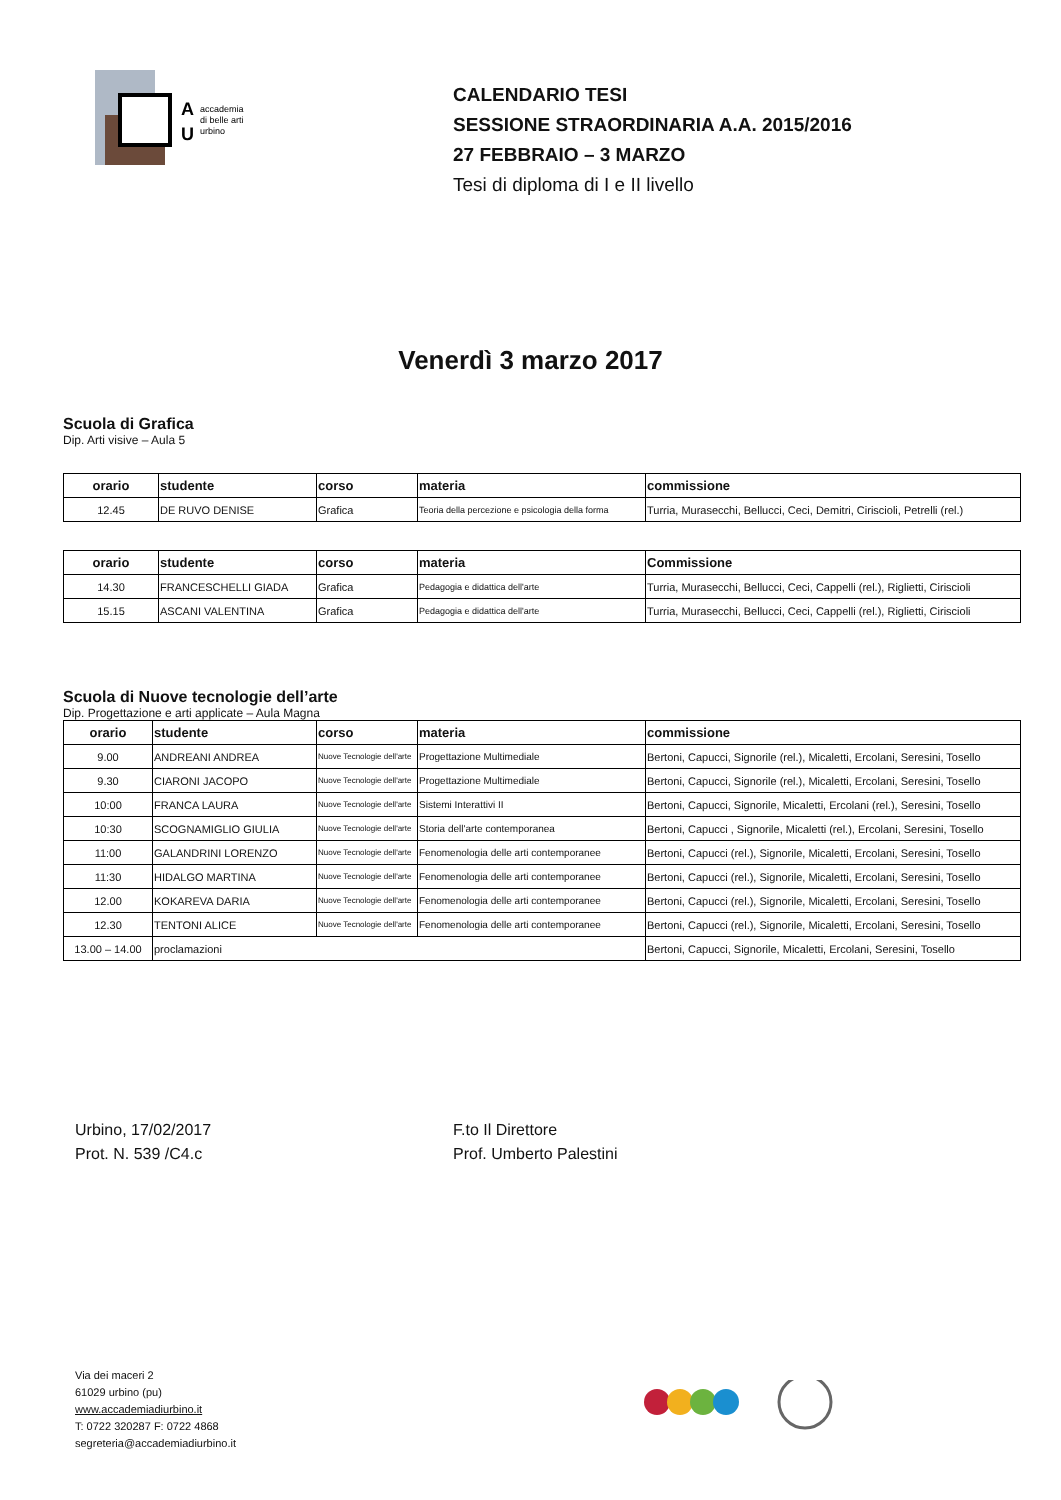A
U
accademia
di belle arti
urbino
CALENDARIO TESI
SESSIONE STRAORDINARIA A.A. 2015/2016
27 FEBBRAIO – 3 MARZO
Tesi di diploma di I e II livello
Venerdì 3 marzo 2017
Scuola di Grafica
Dip. Arti visive – Aula 5
| orario | studente | corso | materia | commissione |
| --- | --- | --- | --- | --- |
| 12.45 | DE RUVO DENISE | Grafica | Teoria della percezione e psicologia della forma | Turria, Murasecchi, Bellucci, Ceci, Demitri, Ciriscioli, Petrelli (rel.) |
| orario | studente | corso | materia | Commissione |
| --- | --- | --- | --- | --- |
| 14.30 | FRANCESCHELLI GIADA | Grafica | Pedagogia e didattica dell'arte | Turria, Murasecchi, Bellucci, Ceci, Cappelli (rel.), Riglietti, Ciriscioli |
| 15.15 | ASCANI VALENTINA | Grafica | Pedagogia e didattica dell'arte | Turria, Murasecchi, Bellucci, Ceci, Cappelli (rel.), Riglietti, Ciriscioli |
Scuola di Nuove tecnologie dell’arte
Dip. Progettazione e arti applicate – Aula Magna
| orario | studente | corso | materia | commissione |
| --- | --- | --- | --- | --- |
| 9.00 | ANDREANI ANDREA | Nuove Tecnologie dell'arte | Progettazione Multimediale | Bertoni, Capucci, Signorile (rel.), Micaletti, Ercolani, Seresini, Tosello |
| 9.30 | CIARONI JACOPO | Nuove Tecnologie dell'arte | Progettazione Multimediale | Bertoni, Capucci, Signorile (rel.), Micaletti, Ercolani, Seresini, Tosello |
| 10:00 | FRANCA LAURA | Nuove Tecnologie dell'arte | Sistemi Interattivi II | Bertoni, Capucci, Signorile, Micaletti, Ercolani (rel.), Seresini, Tosello |
| 10:30 | SCOGNAMIGLIO GIULIA | Nuove Tecnologie dell'arte | Storia dell'arte contemporanea | Bertoni, Capucci , Signorile, Micaletti (rel.), Ercolani, Seresini, Tosello |
| 11:00 | GALANDRINI LORENZO | Nuove Tecnologie dell'arte | Fenomenologia delle arti contemporanee | Bertoni, Capucci (rel.), Signorile, Micaletti, Ercolani, Seresini, Tosello |
| 11:30 | HIDALGO MARTINA | Nuove Tecnologie dell'arte | Fenomenologia delle arti contemporanee | Bertoni, Capucci (rel.), Signorile, Micaletti, Ercolani, Seresini, Tosello |
| 12.00 | KOKAREVA DARIA | Nuove Tecnologie dell'arte | Fenomenologia delle arti contemporanee | Bertoni, Capucci (rel.), Signorile, Micaletti, Ercolani, Seresini, Tosello |
| 12.30 | TENTONI ALICE | Nuove Tecnologie dell'arte | Fenomenologia delle arti contemporanee | Bertoni, Capucci (rel.), Signorile, Micaletti, Ercolani, Seresini, Tosello |
| 13.00 – 14.00 | proclamazioni | | | Bertoni, Capucci, Signorile, Micaletti, Ercolani, Seresini, Tosello |
Urbino, 17/02/2017
Prot. N. 539 /C4.c
F.to Il Direttore
Prof. Umberto Palestini
Via dei maceri 2
61029 urbino (pu)
www.accademiadiurbino.it
T: 0722 320287 F: 0722 4868
segreteria@accademiadiurbino.it